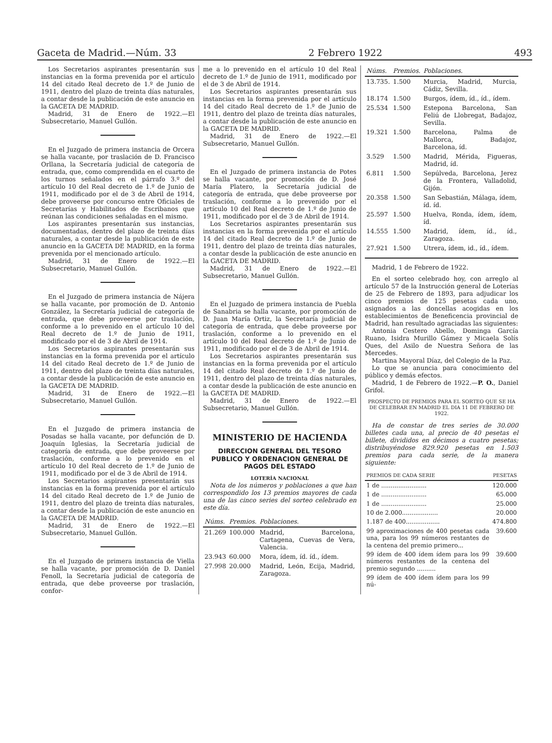Gaceta de Madrid.—Núm. 33 2 Febrero 1922 493
Los Secretarios aspirantes presentarán sus instancias en la forma prevenida por el artículo 14 del citado Real decreto de 1.º de Junio de 1911, dentro del plazo de treinta días naturales, a contar desde la publicación de este anuncio en la GACETA DE MADRID.
Madrid, 31 de Enero de 1922.—El Subsecretario, Manuel Gullón.
En el Juzgado de primera instancia de Orcera se halla vacante, por traslación de D. Francisco Orllana, la Secretaría judicial de categoría de entrada, que, como comprendida en el cuarto de los turnos señalados en el párrafo 3.º del artículo 10 del Real decreto de 1.º de Junio de 1911, modificado por el de 3 de Abril de 1914, debe proveerse por concurso entre Oficiales de Secretarías y Habilitados de Escribanos que reúnan las condiciones señaladas en el mismo.
Los aspirantes presentarán sus instancias, documentadas, dentro del plazo de treinta días naturales, a contar desde la publicación de este anuncio en la GACETA DE MADRID, en la forma prevenida por el mencionado artículo.
Madrid, 31 de Enero de 1922.—El Subsecretario, Manuel Gullón.
En el Juzgado de primera instancia de Nájera se halla vacante, por promoción de D. Antonio González, la Secretaría judicial de categoría de entrada, que debe proveerse por traslación, conforme a lo prevenido en el artículo 10 del Real decreto de 1.º de Junio de 1911, modificado por el de 3 de Abril de 1914.
Los Secretarios aspirantes presentarán sus instancias en la forma prevenida por el artículo 14 del citado Real decreto de 1.º de Junio de 1911, dentro del plazo de treinta días naturales, a contar desde la publicación de este anuncio en la GACETA DE MADRID.
Madrid, 31 de Enero de 1922.—El Subsecretario, Manuel Gullón.
En el Juzgado de primera instancia de Posadas se halla vacante, por defunción de D. Joaquín Iglesias, la Secretaría judicial de categoría de entrada, que debe proveerse por traslación, conforme a lo prevenido en el artículo 10 del Real decreto de 1.º de Junio de 1911, modificado por el de 3 de Abril de 1914.
Los Secretarios aspirantes presentarán sus instancias en la forma prevenida por el artículo 14 del citado Real decreto de 1.º de Junio de 1911, dentro del plazo de treinta días naturales, a contar desde la publicación de este anuncio en la GACETA DE MADRID.
Madrid, 31 de Enero de 1922.—El Subsecretario, Manuel Gullón.
En el Juzgado de primera instancia de Viella se halla vacante, por promoción de D. Daniel Fenoll, la Secretaría judicial de categoría de entrada, que debe proveerse por traslación, confor-
me a lo prevenido en el artículo 10 del Real decreto de 1.º de Junio de 1911, modificado por el de 3 de Abril de 1914.
Los Secretarios aspirantes presentarán sus instancias en la forma prevenida por el artículo 14 del citado Real decreto de 1.º de Junio de 1911, dentro del plazo de treinta días naturales, a contar desde la publicación de este anuncio en la GACETA DE MADRID.
Madrid, 31 de Enero de 1922.—El Subsecretario, Manuel Gullón.
En el Juzgado de primera instancia de Potes se halla vacante, por promoción de D. José María Platero, la Secretaría judicial de categoría de entrada, que debe proveerse por traslación, conforme a lo prevenido por el artículo 10 del Real decreto de 1.º de Junio de 1911, modificado por el de 3 de Abril de 1914.
Los Secretarios aspirantes presentarán sus instancias en la forma prevenida por el artículo 14 del citado Real decreto de 1.º de Junio de 1911, dentro del plazo de treinta días naturales, a contar desde la publicación de este anuncio en la GACETA DE MADRID.
Madrid, 31 de Enero de 1922.—El Subsecretario, Manuel Gullón.
En el Juzgado de primera instancia de Puebla de Sanabria se halla vacante, por promoción de D. Juan María Ortiz, la Secretaría judicial de categoría de entrada, que debe proveerse por traslación, conforme a lo prevenido en el artículo 10 del Real decreto de 1.º de Junio de 1911, modificado por el de 3 de Abril de 1914.
Los Secretarios aspirantes presentarán sus instancias en la forma prevenida por el artículo 14 del citado Real decreto de 1.º de Junio de 1911, dentro del plazo de treinta días naturales, a contar desde la publicación de este anuncio en la GACETA DE MADRID.
Madrid, 31 de Enero de 1922.—El Subsecretario, Manuel Gullón.
MINISTERIO DE HACIENDA
DIRECCION GENERAL DEL TESORO PUBLICO Y ORDENACION GENERAL DE PAGOS DEL ESTADO
LOTERÍA NACIONAL
Nota de los números y poblaciones a que han correspondido los 13 premios mayores de cada una de las cinco series del sorteo celebrado en este día.
| Núms. | Premios. | Poblaciones. |
| --- | --- | --- |
| 21.269 | 100.000 | Madrid, Barcelona, Cartagena, Cuevas de Vera, Valencia. |
| 23.943 | 60.000 | Mora, ídem, íd. íd., ídem. |
| 27.998 | 20.000 | Madrid, León, Ecija, Madrid, Zaragoza. |
| Núms. | Premios. | Poblaciones. |
| --- | --- | --- |
| 13.735. | 1.500 | Murcia, Madrid, Murcia, Cádiz, Sevilla. |
| 18.174 | 1.500 | Burgos, ídem, íd., íd., ídem. |
| 25.534 | 1.500 | Estepona Barcelona, San Feliú de Llobregat, Badajoz, Sevilla. |
| 19.321 | 1.500 | Barcelona, Palma de Mallorca, Badajoz, Barcelona, íd. |
| 3.529 | 1.500 | Madrid, Mérida, Figueras, Madrid, íd. |
| 6.811 | 1.500 | Sepúlveda, Barcelona, Jerez de la Frontera, Valladolid, Gijón. |
| 20.358 | 1.500 | San Sebastián, Málaga, ídem, íd. íd. |
| 25.597 | 1.500 | Huelva, Ronda, ídem, ídem, íd. |
| 14.555 | 1.500 | Madrid, ídem, íd., íd., Zaragoza. |
| 27.921 | 1.500 | Utrera, ídem, id., íd., ídem. |
Madrid, 1 de Febrero de 1922.
En el sorteo celebrado hoy, con arreglo al artículo 57 de la Instrucción general de Loterías de 25 de Febrero de 1893, para adjudicar los cinco premios de 125 pesetas cada uno, asignados a las doncellas acogidas en los establecimientos de Beneficencia provincial de Madrid, han resultado agraciadas las siguientes:
Antonia Cestero Abello, Dominga García Ruano, Isidra Murillo Gámez y Micaela Solís Ques, del Asilo de Nuestra Señora de las Mercedes.
Martina Mayoral Díaz, del Colegio de la Paz.
Lo que se anuncia para conocimiento del público y demás efectos.
Madrid, 1 de Febrero de 1922.—P. O., Daniel Grifol.
PROSPECTO DE PREMIOS PARA EL SORTEO QUE SE HA DE CELEBRAR EN MADRID EL DIA 11 DE FEBRERO DE 1922.
Ha de constar de tres series de 30.000 billetes cada una, al precio de 40 pesetas el billete, divididos en décimos a cuatro pesetas; distribuyéndose 829.920 pesetas en 1.503 premios para cada serie, de la manera siguiente:
| PREMIOS DE CADA SERIE | PESETAS |
| --- | --- |
| 1 de ........................ | 120.000 |
| 1 de ........................ | 65.000 |
| 1 de ........................ | 25.000 |
| 10 de 2.000................... | 20.000 |
| 1.187 de 400.................. | 474.800 |
| 99 aproximaciones de 400 pesetas cada una, para los 99 números restantes de la centena del premio primero... | 39.600 |
| 99 ídem de 400 ídem ídem para los 99 números restantes de la centena del premio segundo .......... | 39.600 |
| 99 ídem de 400 ídem ídem para los 99 nú- | |